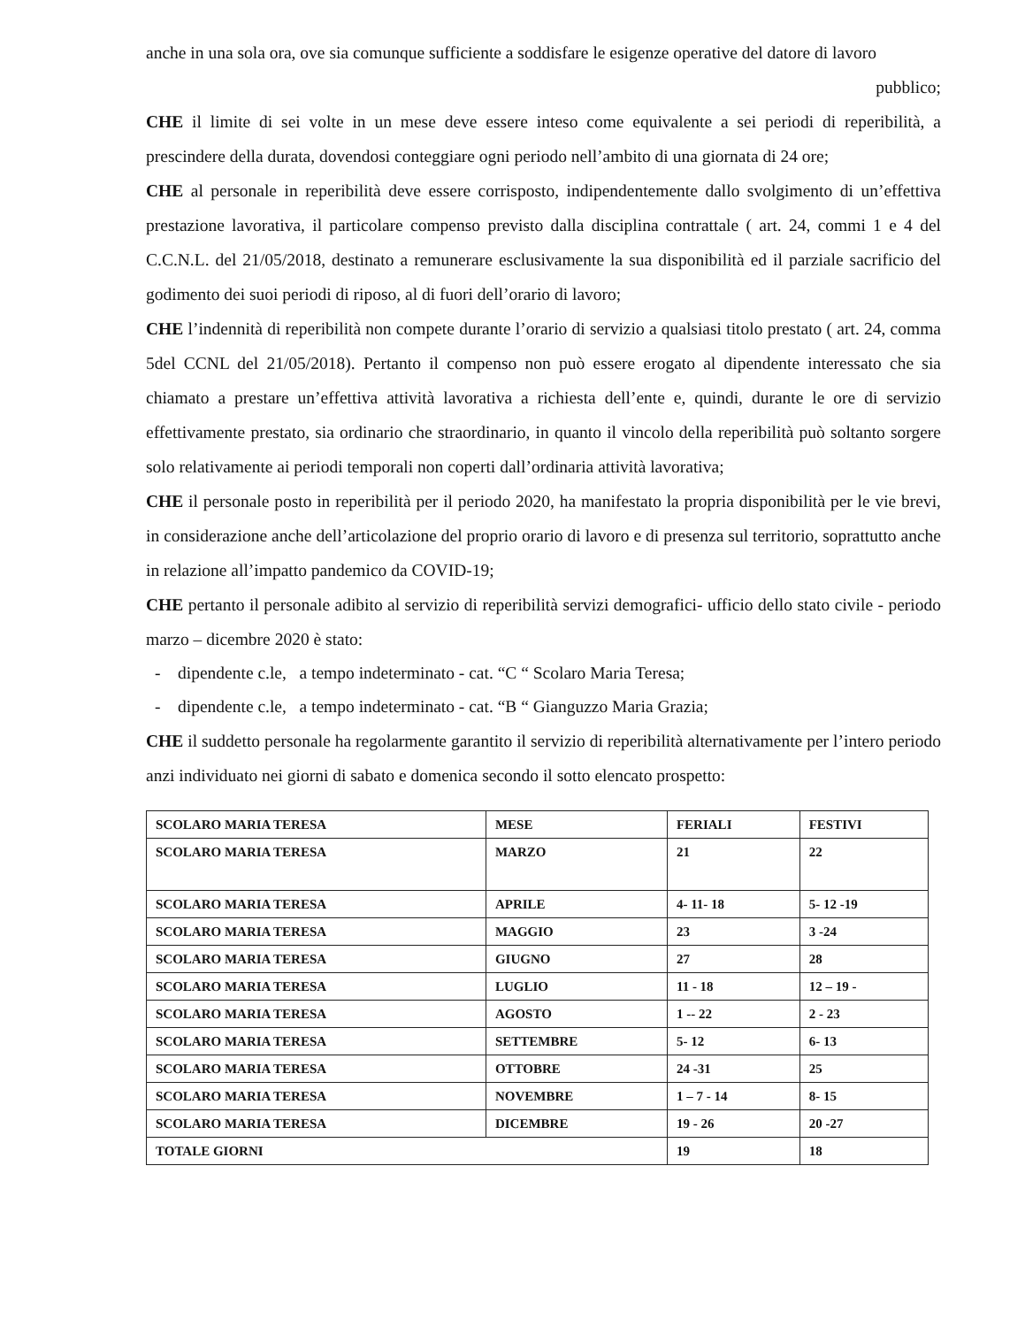anche in una sola ora, ove sia comunque sufficiente a soddisfare le esigenze operative del datore di lavoro
pubblico;
CHE il limite di sei volte in un mese deve essere inteso come equivalente a sei periodi di reperibilità, a prescindere della durata, dovendosi conteggiare ogni periodo nell’ambito di una giornata di 24 ore;
CHE al personale in reperibilità deve essere corrisposto, indipendentemente dallo svolgimento di un’effettiva prestazione lavorativa, il particolare compenso previsto dalla disciplina contrattale ( art. 24, commi 1 e 4 del C.C.N.L. del 21/05/2018, destinato a remunerare esclusivamente la sua disponibilità ed il parziale sacrificio del godimento dei suoi periodi di riposo, al di fuori dell’orario di lavoro;
CHE l’indennità di reperibilità non compete durante l’orario di servizio a qualsiasi titolo prestato ( art. 24, comma 5del CCNL del 21/05/2018). Pertanto il compenso non può essere erogato al dipendente interessato che sia chiamato a prestare un’effettiva attività lavorativa a richiesta dell’ente e, quindi, durante le ore di servizio effettivamente prestato, sia ordinario che straordinario, in quanto il vincolo della reperibilità può soltanto sorgere solo relativamente ai periodi temporali non coperti dall’ordinaria attività lavorativa;
CHE il personale posto in reperibilità per il periodo 2020, ha manifestato la propria disponibilità per le vie brevi, in considerazione anche dell’articolazione del proprio orario di lavoro e di presenza sul territorio, soprattutto anche in relazione all’impatto pandemico da COVID-19;
CHE pertanto il personale adibito al servizio di reperibilità servizi demografici- ufficio dello stato civile - periodo marzo – dicembre 2020 è stato:
- dipendente c.le, a tempo indeterminato - cat. “C “ Scolaro Maria Teresa;
- dipendente c.le, a tempo indeterminato - cat. “B “ Gianguzzo Maria Grazia;
CHE il suddetto personale ha regolarmente garantito il servizio di reperibilità alternativamente per l’intero periodo anzi individuato nei giorni di sabato e domenica secondo il sotto elencato prospetto:
| SCOLARO MARIA TERESA | MESE | FERIALI | FESTIVI |
| SCOLARO MARIA TERESA | MARZO | 21 | 22 |
| SCOLARO MARIA TERESA | APRILE | 4- 11- 18 | 5- 12 -19 |
| SCOLARO MARIA TERESA | MAGGIO | 23 | 3 -24 |
| SCOLARO MARIA TERESA | GIUGNO | 27 | 28 |
| SCOLARO MARIA TERESA | LUGLIO | 11 - 18 | 12 – 19 - |
| SCOLARO MARIA TERESA | AGOSTO | 1 -- 22 | 2 - 23 |
| SCOLARO MARIA TERESA | SETTEMBRE | 5- 12 | 6- 13 |
| SCOLARO MARIA TERESA | OTTOBRE | 24 -31 | 25 |
| SCOLARO MARIA TERESA | NOVEMBRE | 1 – 7 - 14 | 8- 15 |
| SCOLARO MARIA TERESA | DICEMBRE | 19 - 26 | 20 -27 |
| TOTALE GIORNI | | 19 | 18 |